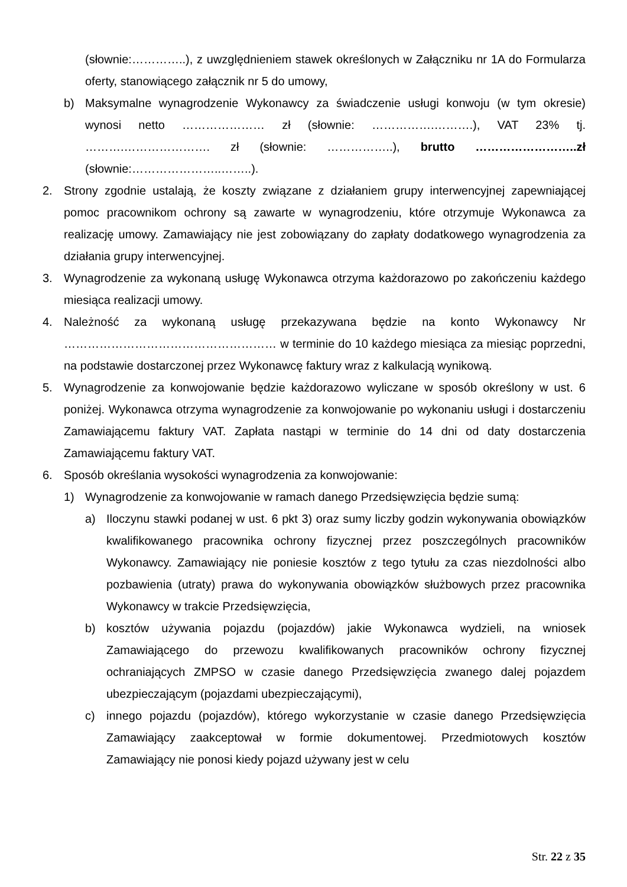(słownie:…………..), z uwzględnieniem stawek określonych w Załączniku nr 1A do Formularza oferty, stanowiącego załącznik nr 5 do umowy,
b) Maksymalne wynagrodzenie Wykonawcy za świadczenie usługi konwoju (w tym okresie) wynosi netto ………………… zł (słownie: …………….……….), VAT 23% tj. ……….…………………. zł (słownie: ……………..), brutto ……………………..zł (słownie:…………………..……..).
2. Strony zgodnie ustalają, że koszty związane z działaniem grupy interwencyjnej zapewniającej pomoc pracownikom ochrony są zawarte w wynagrodzeniu, które otrzymuje Wykonawca za realizację umowy. Zamawiający nie jest zobowiązany do zapłaty dodatkowego wynagrodzenia za działania grupy interwencyjnej.
3. Wynagrodzenie za wykonaną usługę Wykonawca otrzyma każdorazowo po zakończeniu każdego miesiąca realizacji umowy.
4. Należność za wykonaną usługę przekazywana będzie na konto Wykonawcy Nr ……………………………………………… w terminie do 10 każdego miesiąca za miesiąc poprzedni, na podstawie dostarczonej przez Wykonawcę faktury wraz z kalkulacją wynikową.
5. Wynagrodzenie za konwojowanie będzie każdorazowo wyliczane w sposób określony w ust. 6 poniżej. Wykonawca otrzyma wynagrodzenie za konwojowanie po wykonaniu usługi i dostarczeniu Zamawiającemu faktury VAT. Zapłata nastąpi w terminie do 14 dni od daty dostarczenia Zamawiającemu faktury VAT.
6. Sposób określania wysokości wynagrodzenia za konwojowanie:
1) Wynagrodzenie za konwojowanie w ramach danego Przedsięwzięcia będzie sumą:
a) Iloczynu stawki podanej w ust. 6 pkt 3) oraz sumy liczby godzin wykonywania obowiązków kwalifikowanego pracownika ochrony fizycznej przez poszczególnych pracowników Wykonawcy. Zamawiający nie poniesie kosztów z tego tytułu za czas niezdolności albo pozbawienia (utraty) prawa do wykonywania obowiązków służbowych przez pracownika Wykonawcy w trakcie Przedsięwzięcia,
b) kosztów używania pojazdu (pojazdów) jakie Wykonawca wydzieli, na wniosek Zamawiającego do przewozu kwalifikowanych pracowników ochrony fizycznej ochraniających ZMPSO w czasie danego Przedsięwzięcia zwanego dalej pojazdem ubezpieczającym (pojazdami ubezpieczającymi),
c) innego pojazdu (pojazdów), którego wykorzystanie w czasie danego Przedsięwzięcia Zamawiający zaakceptował w formie dokumentowej. Przedmiotowych kosztów Zamawiający nie ponosi kiedy pojazd używany jest w celu
Str. 22 z 35